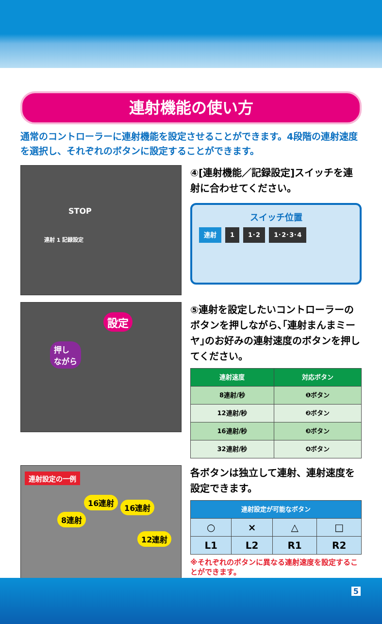連射機能の使い方
通常のコントローラーに連射機能を設定させることができます。4段階の連射速度を選択し、それぞれのボタンに設定することができます。
STOP
連射 1 記録設定
④[連射機能／記録設定]スイッチを連射に合わせてください。
スイッチ位置
連射 1 1･2 1･2･3･4
設定
押し
ながら
⑤連射を設定したいコントローラーのボタンを押しながら､｢連射まんまミーヤ｣のお好みの連射速度のボタンを押してください。
| 連射速度 | 対応ボタン |
| --- | --- |
| 8連射/秒 | ❶ボタン |
| 12連射/秒 | ❷ボタン |
| 16連射/秒 | ❸ボタン |
| 32連射/秒 | ❹ボタン |
連射設定の一例
16連射
16連射
8連射
12連射
各ボタンは独立して連射、連射速度を設定できます。
| 連射設定が可能なボタン | | | |
| --- | --- | --- | --- |
| ○ | × | △ | □ |
| L1 | L2 | R1 | R2 |
※それぞれのボタンに異なる連射速度を設定することができます。
5